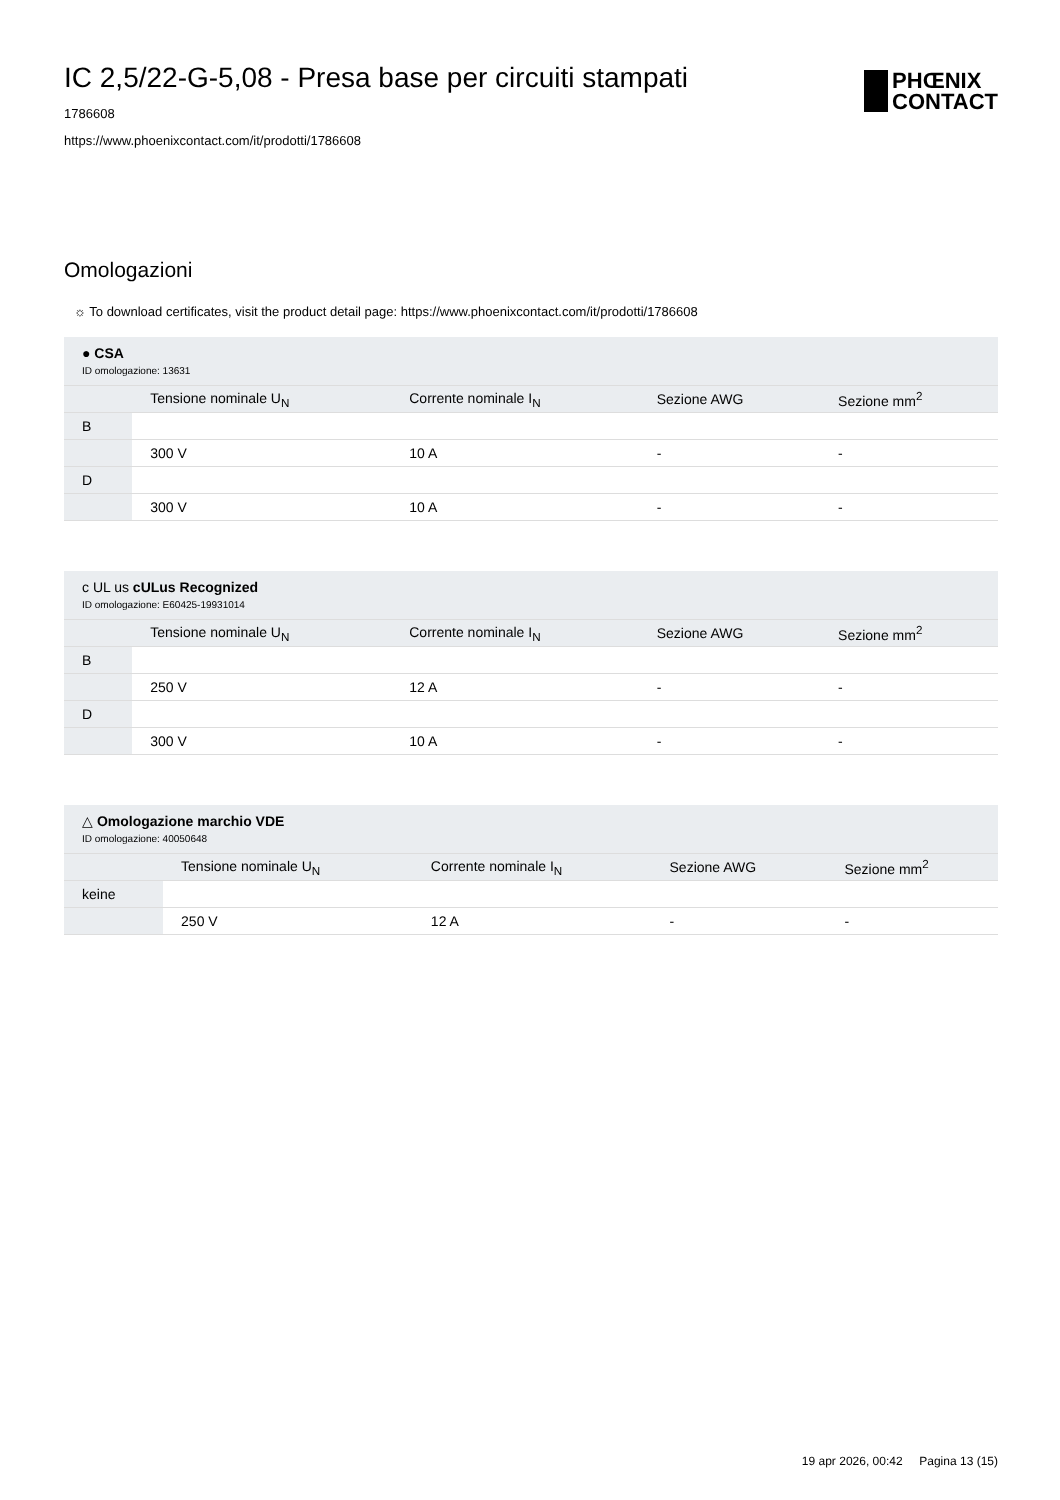IC 2,5/22-G-5,08 - Presa base per circuiti stampati
PHŒNIX
CONTACT
1786608
https://www.phoenixcontact.com/it/prodotti/1786608
Omologazioni
☼ To download certificates, visit the product detail page: https://www.phoenixcontact.com/it/prodotti/1786608
| ● CSA ID omologazione: 13631 | | | | |
| | Tensione nominale U<sub>N</sub> | Corrente nominale I<sub>N</sub> | Sezione AWG | Sezione mm<sup>2</sup> |
| B | | | | |
| | 300 V | 10 A | - | - |
| D | | | | |
| | 300 V | 10 A | - | - |
| c UL us cULus Recognized ID omologazione: E60425-19931014 | | | | |
| | Tensione nominale U<sub>N</sub> | Corrente nominale I<sub>N</sub> | Sezione AWG | Sezione mm<sup>2</sup> |
| B | | | | |
| | 250 V | 12 A | - | - |
| D | | | | |
| | 300 V | 10 A | - | - |
| △ Omologazione marchio VDE ID omologazione: 40050648 | | | | |
| | Tensione nominale U<sub>N</sub> | Corrente nominale I<sub>N</sub> | Sezione AWG | Sezione mm<sup>2</sup> |
| keine | | | | |
| | 250 V | 12 A | - | - |
19 apr 2026, 00:42 Pagina 13 (15)